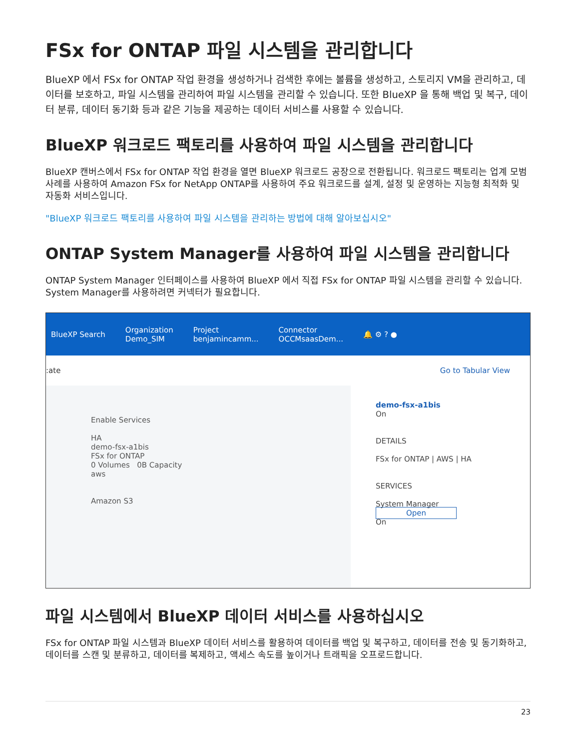FSx for ONTAP 파일 시스템을 관리합니다
BlueXP 에서 FSx for ONTAP 작업 환경을 생성하거나 검색한 후에는 볼륨을 생성하고, 스토리지 VM을 관리하고, 데이터를 보호하고, 파일 시스템을 관리하여 파일 시스템을 관리할 수 있습니다. 또한 BlueXP 을 통해 백업 및 복구, 데이터 분류, 데이터 동기화 등과 같은 기능을 제공하는 데이터 서비스를 사용할 수 있습니다.
BlueXP 워크로드 팩토리를 사용하여 파일 시스템을 관리합니다
BlueXP 캔버스에서 FSx for ONTAP 작업 환경을 열면 BlueXP 워크로드 공장으로 전환됩니다. 워크로드 팩토리는 업계 모범 사례를 사용하여 Amazon FSx for NetApp ONTAP를 사용하여 주요 워크로드를 설계, 설정 및 운영하는 지능형 최적화 및 자동화 서비스입니다.
"BlueXP 워크로드 팩토리를 사용하여 파일 시스템을 관리하는 방법에 대해 알아보십시오"
ONTAP System Manager를 사용하여 파일 시스템을 관리합니다
ONTAP System Manager 인터페이스를 사용하여 BlueXP 에서 직접 FSx for ONTAP 파일 시스템을 관리할 수 있습니다. System Manager를 사용하려면 커넥터가 필요합니다.
BlueXP Search
Organization
Demo_SIM
Project
benjamincamm...
Connector
OCCMsaasDem...
🔔 ⚙ ? ●
:ate Go to Tabular View
Enable Services
HA
demo-fsx-a1bis
FSx for ONTAP
0 Volumes 0B Capacity
aws
Amazon S3
demo-fsx-a1bis
On
DETAILS
FSx for ONTAP | AWS | HA
SERVICES
System Manager Open
On
파일 시스템에서 BlueXP 데이터 서비스를 사용하십시오
FSx for ONTAP 파일 시스템과 BlueXP 데이터 서비스를 활용하여 데이터를 백업 및 복구하고, 데이터를 전송 및 동기화하고, 데이터를 스캔 및 분류하고, 데이터를 복제하고, 액세스 속도를 높이거나 트래픽을 오프로드합니다.
23